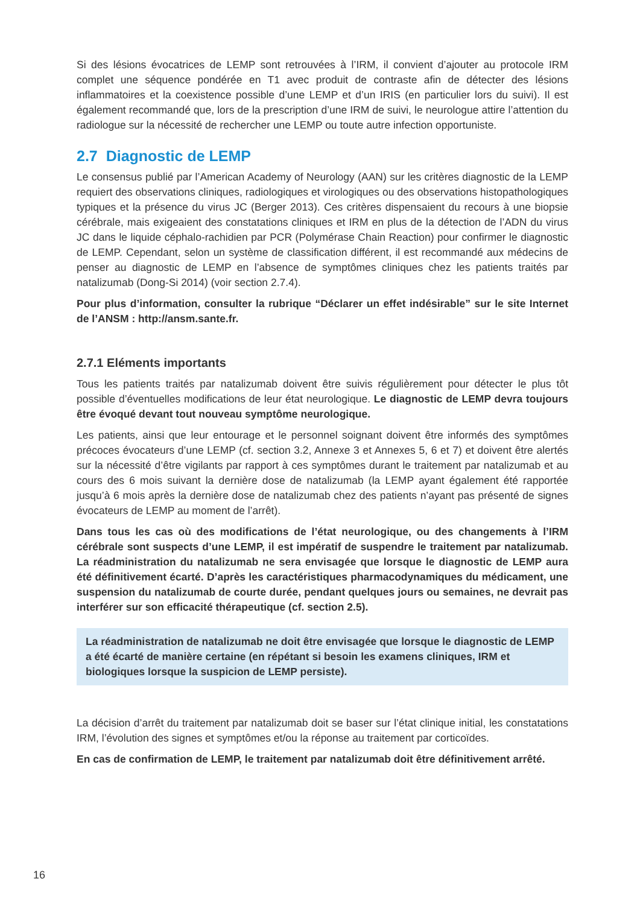Si des lésions évocatrices de LEMP sont retrouvées à l’IRM, il convient d’ajouter au protocole IRM complet une séquence pondérée en T1 avec produit de contraste afin de détecter des lésions inflammatoires et la coexistence possible d’une LEMP et d’un IRIS (en particulier lors du suivi). Il est également recommandé que, lors de la prescription d’une IRM de suivi, le neurologue attire l’attention du radiologue sur la nécessité de rechercher une LEMP ou toute autre infection opportuniste.
2.7 Diagnostic de LEMP
Le consensus publié par l’American Academy of Neurology (AAN) sur les critères diagnostic de la LEMP requiert des observations cliniques, radiologiques et virologiques ou des observations histopathologiques typiques et la présence du virus JC (Berger 2013). Ces critères dispensaient du recours à une biopsie cérébrale, mais exigeaient des constatations cliniques et IRM en plus de la détection de l’ADN du virus JC dans le liquide céphalo-rachidien par PCR (Polymérase Chain Reaction) pour confirmer le diagnostic de LEMP. Cependant, selon un système de classification différent, il est recommandé aux médecins de penser au diagnostic de LEMP en l’absence de symptômes cliniques chez les patients traités par natalizumab (Dong-Si 2014) (voir section 2.7.4).
Pour plus d’information, consulter la rubrique “Déclarer un effet indésirable” sur le site Internet de l’ANSM : http://ansm.sante.fr.
2.7.1 Eléments importants
Tous les patients traités par natalizumab doivent être suivis régulièrement pour détecter le plus tôt possible d’éventuelles modifications de leur état neurologique. Le diagnostic de LEMP devra toujours être évoqué devant tout nouveau symptôme neurologique.
Les patients, ainsi que leur entourage et le personnel soignant doivent être informés des symptômes précoces évocateurs d’une LEMP (cf. section 3.2, Annexe 3 et Annexes 5, 6 et 7) et doivent être alertés sur la nécessité d’être vigilants par rapport à ces symptômes durant le traitement par natalizumab et au cours des 6 mois suivant la dernière dose de natalizumab (la LEMP ayant également été rapportée jusqu’à 6 mois après la dernière dose de natalizumab chez des patients n’ayant pas présenté de signes évocateurs de LEMP au moment de l’arrêt).
Dans tous les cas où des modifications de l’état neurologique, ou des changements à l’IRM cérébrale sont suspects d’une LEMP, il est impératif de suspendre le traitement par natalizumab. La réadministration du natalizumab ne sera envisagée que lorsque le diagnostic de LEMP aura été définitivement écarté. D’après les caractéristiques pharmacodynamiques du médicament, une suspension du natalizumab de courte durée, pendant quelques jours ou semaines, ne devrait pas interférer sur son efficacité thérapeutique (cf. section 2.5).
La réadministration de natalizumab ne doit être envisagée que lorsque le diagnostic de LEMP a été écarté de manière certaine (en répétant si besoin les examens cliniques, IRM et biologiques lorsque la suspicion de LEMP persiste).
La décision d’arrêt du traitement par natalizumab doit se baser sur l’état clinique initial, les constatations IRM, l’évolution des signes et symptômes et/ou la réponse au traitement par corticoïdes.
En cas de confirmation de LEMP, le traitement par natalizumab doit être définitivement arrêté.
16